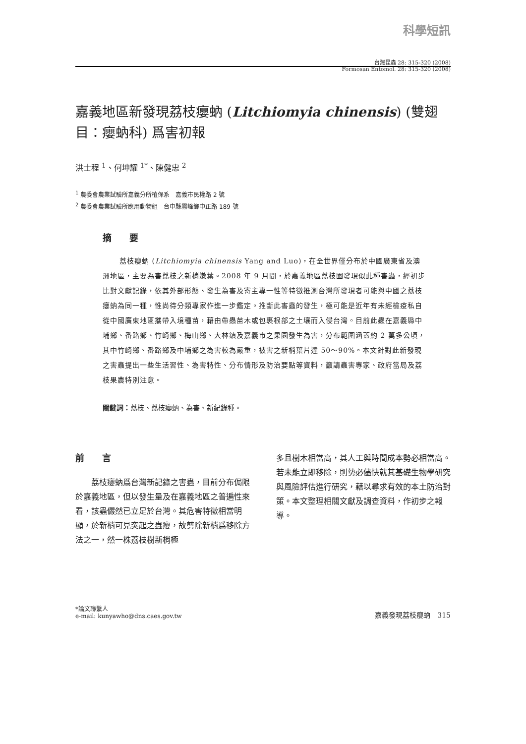科學短訊
台灣昆蟲 28: 315-320 (2008)
Formosan Entomol. 28: 315-320 (2008)
嘉義地區新發現荔枝癭蚋 (Litchiomyia chinensis) (雙翅目：癭蚋科) 爲害初報
洪士程 <sup>1</sup>、何坤耀 <sup>1*</sup>、陳健忠 <sup>2</sup>
<sup>1</sup> 農委會農業試驗所嘉義分所植保系　嘉義市民權路 2 號
<sup>2</sup> 農委會農業試驗所應用動物組　台中縣霧峰鄉中正路 189 號
摘　　要
荔枝癭蚋 (Litchiomyia chinensis Yang and Luo)，在全世界僅分布於中國廣東省及澳洲地區，主要為害荔枝之新梢嫩葉。2008 年 9 月間，於嘉義地區荔枝園發現似此種害蟲，經初步比對文獻記錄，依其外部形態、發生為害及寄主專一性等特徵推測台灣所發現者可能與中國之荔枝癭蚋為同一種，惟尚待分類專家作進一步鑑定。推斷此害蟲的發生，極可能是近年有未經檢疫私自從中國廣東地區攜帶入境種苗，藉由帶蟲苗木或包裹根部之土壤而入侵台灣。目前此蟲在嘉義縣中埔鄉、番路鄉、竹崎鄉、梅山鄉、大林鎮及嘉義市之果園發生為害，分布範圍涵蓋約 2 萬多公頃，其中竹崎鄉、番路鄉及中埔鄉之為害較為嚴重，被害之新梢葉片達 50～90%。本文針對此新發現之害蟲提出一些生活習性、為害特性、分布情形及防治要點等資料，籲請蟲害專家、政府當局及荔枝果農特別注意。
關鍵詞：荔枝、荔枝癭蚋、為害、新紀錄種。
前　　言
荔枝癭蚋爲台灣新記錄之害蟲，目前分布侷限於嘉義地區，但以發生量及在嘉義地區之普遍性來看，該蟲儼然已立足於台灣。其危害特徵相當明顯，於新梢可見突起之蟲癭，故剪除新梢爲移除方法之一，然一株荔枝樹新梢極
多且樹木相當高，其人工與時間成本勢必相當高。若未能立即移除，則勢必儘快就其基礎生物學研究與風險評估進行研究，藉以尋求有效的本土防治對策。本文整理相關文獻及調查資料，作初步之報導。
*論文聯繫人
e-mail: kunyawho@dns.caes.gov.tw
嘉義發現荔枝癭蚋　315